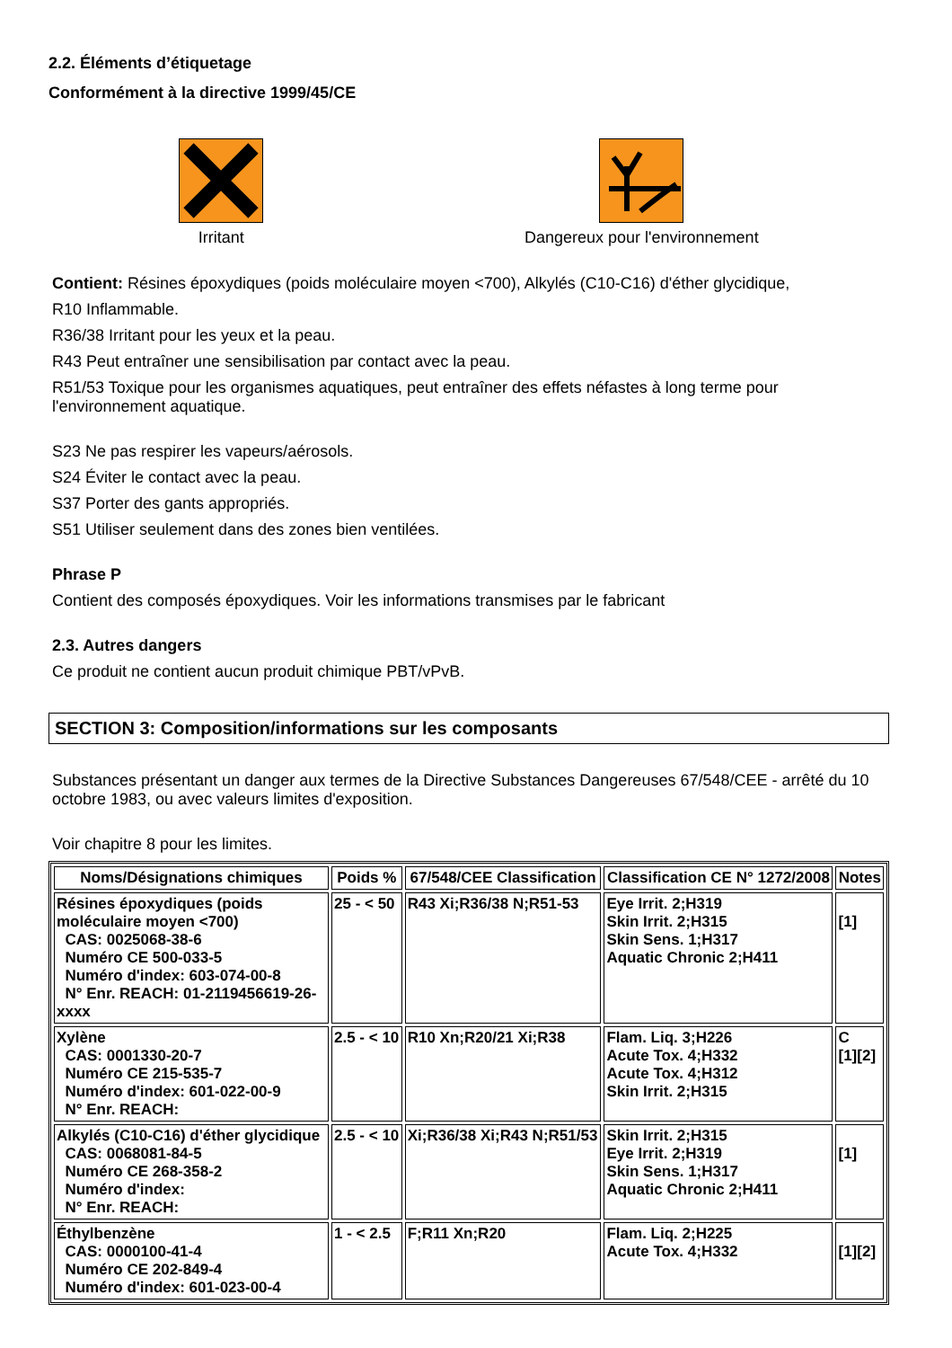2.2. Éléments d’étiquetage
Conformément à la directive 1999/45/CE
Irritant Dangereux pour l'environnement
Contient: Résines époxydiques (poids moléculaire moyen <700), Alkylés (C10-C16) d'éther glycidique,
R10 Inflammable.
R36/38 Irritant pour les yeux et la peau.
R43 Peut entraîner une sensibilisation par contact avec la peau.
R51/53 Toxique pour les organismes aquatiques, peut entraîner des effets néfastes à long terme pour l'environnement aquatique.
S23 Ne pas respirer les vapeurs/aérosols.
S24 Éviter le contact avec la peau.
S37 Porter des gants appropriés.
S51 Utiliser seulement dans des zones bien ventilées.
Phrase P
Contient des composés époxydiques. Voir les informations transmises par le fabricant
2.3. Autres dangers
Ce produit ne contient aucun produit chimique PBT/vPvB.
SECTION 3: Composition/informations sur les composants
Substances présentant un danger aux termes de la Directive Substances Dangereuses 67/548/CEE - arrêté du 10 octobre 1983, ou avec valeurs limites d'exposition.
Voir chapitre 8 pour les limites.
| Noms/Désignations chimiques | Poids % | 67/548/CEE Classification | Classification CE N° 1272/2008 | Notes |
| --- | --- | --- | --- | --- |
| Résines époxydiques (poids moléculaire moyen <700) CAS: 0025068-38-6 Numéro CE 500-033-5 Numéro d'index: 603-074-00-8 N° Enr. REACH: 01-2119456619-26-xxxx | 25 - < 50 | R43 Xi;R36/38 N;R51-53 | Eye Irrit. 2;H319 Skin Irrit. 2;H315 Skin Sens. 1;H317 Aquatic Chronic 2;H411 | [1] |
| Xylène CAS: 0001330-20-7 Numéro CE 215-535-7 Numéro d'index: 601-022-00-9 N° Enr. REACH: | 2.5 - < 10 | R10 Xn;R20/21 Xi;R38 | Flam. Liq. 3;H226 Acute Tox. 4;H332 Acute Tox. 4;H312 Skin Irrit. 2;H315 | C [1][2] |
| Alkylés (C10-C16) d'éther glycidique CAS: 0068081-84-5 Numéro CE 268-358-2 Numéro d'index: N° Enr. REACH: | 2.5 - < 10 | Xi;R36/38 Xi;R43 N;R51/53 | Skin Irrit. 2;H315 Eye Irrit. 2;H319 Skin Sens. 1;H317 Aquatic Chronic 2;H411 | [1] |
| Éthylbenzène CAS: 0000100-41-4 Numéro CE 202-849-4 Numéro d'index: 601-023-00-4 | 1 - < 2.5 | F;R11 Xn;R20 | Flam. Liq. 2;H225 Acute Tox. 4;H332 | [1][2] |